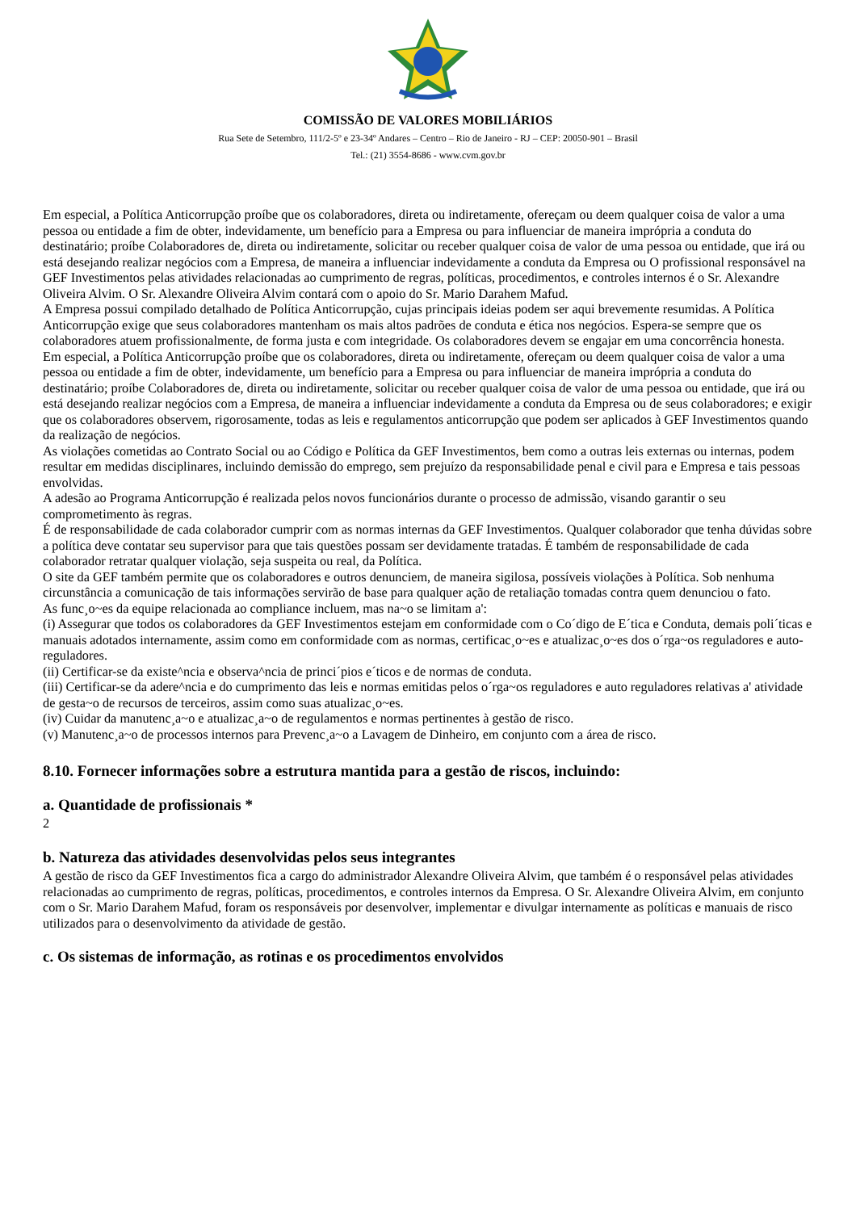COMISSÃO DE VALORES MOBILIÁRIOS
Rua Sete de Setembro, 111/2-5º e 23-34º Andares – Centro – Rio de Janeiro - RJ – CEP: 20050-901 – Brasil
Tel.: (21) 3554-8686 - www.cvm.gov.br
Em especial, a Política Anticorrupção proíbe que os colaboradores, direta ou indiretamente, ofereçam ou deem qualquer coisa de valor a uma pessoa ou entidade a fim de obter, indevidamente, um benefício para a Empresa ou para influenciar de maneira imprópria a conduta do destinatário; proíbe Colaboradores de, direta ou indiretamente, solicitar ou receber qualquer coisa de valor de uma pessoa ou entidade, que irá ou está desejando realizar negócios com a Empresa, de maneira a influenciar indevidamente a conduta da Empresa ou O profissional responsável na GEF Investimentos pelas atividades relacionadas ao cumprimento de regras, políticas, procedimentos, e controles internos é o Sr. Alexandre Oliveira Alvim. O Sr. Alexandre Oliveira Alvim contará com o apoio do Sr. Mario Darahem Mafud.
A Empresa possui compilado detalhado de Política Anticorrupção, cujas principais ideias podem ser aqui brevemente resumidas. A Política Anticorrupção exige que seus colaboradores mantenham os mais altos padrões de conduta e ética nos negócios. Espera-se sempre que os colaboradores atuem profissionalmente, de forma justa e com integridade. Os colaboradores devem se engajar em uma concorrência honesta.
Em especial, a Política Anticorrupção proíbe que os colaboradores, direta ou indiretamente, ofereçam ou deem qualquer coisa de valor a uma pessoa ou entidade a fim de obter, indevidamente, um benefício para a Empresa ou para influenciar de maneira imprópria a conduta do destinatário; proíbe Colaboradores de, direta ou indiretamente, solicitar ou receber qualquer coisa de valor de uma pessoa ou entidade, que irá ou está desejando realizar negócios com a Empresa, de maneira a influenciar indevidamente a conduta da Empresa ou de seus colaboradores; e exigir que os colaboradores observem, rigorosamente, todas as leis e regulamentos anticorrupção que podem ser aplicados à GEF Investimentos quando da realização de negócios.
As violações cometidas ao Contrato Social ou ao Código e Política da GEF Investimentos, bem como a outras leis externas ou internas, podem resultar em medidas disciplinares, incluindo demissão do emprego, sem prejuízo da responsabilidade penal e civil para e Empresa e tais pessoas envolvidas.
A adesão ao Programa Anticorrupção é realizada pelos novos funcionários durante o processo de admissão, visando garantir o seu comprometimento às regras.
É de responsabilidade de cada colaborador cumprir com as normas internas da GEF Investimentos. Qualquer colaborador que tenha dúvidas sobre a política deve contatar seu supervisor para que tais questões possam ser devidamente tratadas. É também de responsabilidade de cada colaborador retratar qualquer violação, seja suspeita ou real, da Política.
O site da GEF também permite que os colaboradores e outros denunciem, de maneira sigilosa, possíveis violações à Política. Sob nenhuma circunstância a comunicação de tais informações servirão de base para qualquer ação de retaliação tomadas contra quem denunciou o fato.
As func¸o~es da equipe relacionada ao compliance incluem, mas na~o se limitam a':
(i) Assegurar que todos os colaboradores da GEF Investimentos estejam em conformidade com o Co´digo de E´tica e Conduta, demais poli´ticas e manuais adotados internamente, assim como em conformidade com as normas, certificac¸o~es e atualizac¸o~es dos o´rga~os reguladores e auto-reguladores.
(ii) Certificar-se da existe^ncia e observa^ncia de princi´pios e´ticos e de normas de conduta.
(iii) Certificar-se da adere^ncia e do cumprimento das leis e normas emitidas pelos o´rga~os reguladores e auto reguladores relativas a' atividade de gesta~o de recursos de terceiros, assim como suas atualizac¸o~es.
(iv) Cuidar da manutenc¸a~o e atualizac¸a~o de regulamentos e normas pertinentes à gestão de risco.
(v) Manutenc¸a~o de processos internos para Prevenc¸a~o a Lavagem de Dinheiro, em conjunto com a área de risco.
8.10. Fornecer informações sobre a estrutura mantida para a gestão de riscos, incluindo:
a. Quantidade de profissionais *
2
b. Natureza das atividades desenvolvidas pelos seus integrantes
A gestão de risco da GEF Investimentos fica a cargo do administrador Alexandre Oliveira Alvim, que também é o responsável pelas atividades relacionadas ao cumprimento de regras, políticas, procedimentos, e controles internos da Empresa. O Sr. Alexandre Oliveira Alvim, em conjunto com o Sr. Mario Darahem Mafud, foram os responsáveis por desenvolver, implementar e divulgar internamente as políticas e manuais de risco utilizados para o desenvolvimento da atividade de gestão.
c. Os sistemas de informação, as rotinas e os procedimentos envolvidos